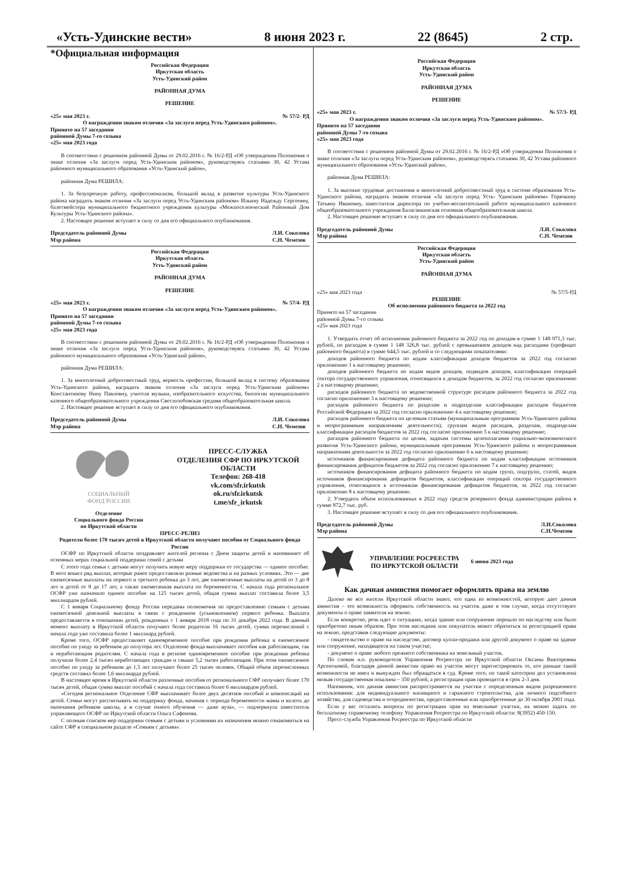«Усть-Удинские вести» 8 июня 2023 г. 22 (8645) 2 стр.
*Официальная информация
Российская Федерация
Иркутская область
Усть-Удинский район
РАЙОННАЯ ДУМА
РЕШЕНИЕ
«25» мая 2023 г. № 57/2- РД
О награждении знаком отличия «За заслуги перед Усть-Удинским районом».
Принято на 57 заседании
районной Думы 7-го созыва
«25» мая 2023 года
В соответствии с решением районной Думы от 29.02.2016 г. № 16/2-РД «Об утверждении Положения о знаке отличия «За заслуги перед Усть-Удинским районом», руководствуясь статьями 30, 42 Устава районного муниципального образования «Усть-Удинский район»,
районная Дума РЕШИЛА:
1. За безупречную работу, профессионализм, большой вклад в развитие культуры Усть-Удинского района наградить знаком отличия «За заслуги перед Усть-Удинским районом» Ильину Надежду Сергеевну, балетмейстера муниципального бюджетного учреждения культуры «Межпоселенческий Районный Дом Культуры Усть-Удинского района».
2. Настоящее решение вступает в силу со дня его официального опубликования.
Председатель районной Думы
Мэр района Л.И. Соколова
С.Н. Чемезов
Российская Федерация
Иркутская область
Усть-Удинский район
РАЙОННАЯ ДУМА
РЕШЕНИЕ
«25» мая 2023 г. № 57/4- РД
О награждении знаком отличия «За заслуги перед Усть-Удинским районом».
Принято на 57 заседании
районной Думы 7-го созыва
«25» мая 2023 года
В соответствии с решением районной Думы от 29.02.2016 г. № 16/2-РД «Об утверждении Положения о знаке отличия «За заслуги перед Усть-Удинским районом», руководствуясь статьями 30, 42 Устава районного муниципального образования «Усть-Удинский район»,
районная Дума РЕШИЛА:
1. За многолетний добросовестный труд, верность профессии, большой вклад в систему образования Усть-Удинского района, наградить знаком отличия «За заслуги перед Усть-Удинским районом» Константинову Нину Павловну, учителя музыки, изобразительного искусства, биологии муниципального казенного общеобразовательного учреждения Светлолобовская средняя общеобразовательная школа.
2. Настоящее решение вступает в силу со дня его официального опубликования.
Председатель районной Думы
Мэр района Л.И. Соколова
С.Н. Чемезов
СОЦИАЛЬНЫЙ
ФОНД РОССИИ
Отделение
Социального фонда России
по Иркутской области
ПРЕСС-СЛУЖБА
ОТДЕЛЕНИЯ СФР ПО ИРКУТСКОЙ ОБЛАСТИ
Телефон: 268-418
vk.com/sfr.irkutsk
ok.ru/sfr.irkutsk
t.me/sfr_irkutsk
ПРЕСС-РЕЛИЗ
Родители более 170 тысяч детей в Иркутской области получают пособия от Социального фонда России
ОСФР по Иркутской области поздравляет жителей региона с Днем защиты детей и напоминает об основных мерах социальной поддержки семей с детьми
С этого года семьи с детьми могут получить новую меру поддержки от государства — единое пособие. В него вошел ряд выплат, которые ранее предоставляли разные ведомства и на разных условиях. Это — две ежемесячные выплаты на первого и третьего ребенка до 3 лет, две ежемесячные выплаты на детей от 3 до 8 лет и детей от 8 до 17 лет, а также ежемесячная выплата по беременности. С начала года региональное ОСФР уже назначило единое пособие на 125 тысяч детей, общая сумма выплат составила более 3,5 миллиардов рублей.
С 1 января Социальному фонду России переданы полномочия по предоставлению семьям с детьми ежемесячной денежной выплаты в связи с рождением (усыновлением) первого ребенка. Выплата предоставляется в отношении детей, рожденных с 1 января 2018 года по 31 декабря 2022 года. В данный момент выплату в Иркутской области получают более родители 16 тысяч детей, сумма перечислений с начала года уже составила более 1 миллиард рублей.
Кроме того, ОСФР предоставляет единовременное пособие при рождении ребенка и ежемесячное пособие по уходу за ребенком до полутора лет. Отделение фонда выплачивает пособия как работающим, так и неработающим родителям. С начала года в регионе единовременное пособие при рождении ребенка получили более 2,4 тысяч неработающих граждан и свыше 5,2 тысяч работающим. При этом ежемесячное пособие по уходу за ребенком до 1,5 лет получают более 25 тысяч человек. Общий объем перечисленных средств составил более 1,6 миллиарда рублей.
В настоящее время в Иркутской области различные пособия от регионального СФР получают более 170 тысяч детей, общая сумма выплат пособий с начала года составила более 6 миллиардов рублей.
«Сегодня региональное Отделение СФР выплачивает более двух десятков пособий и компенсаций на детей. Семьи могут рассчитывать на поддержку фонда, начиная с периода беременности мамы и вплоть до окончания ребенком школы, а в случае очного обучения — даже вуза», — подчеркнула заместитель управляющего ОСФР по Иркутской области Ольга Сафонова.
С полным списком мер поддержки семьям с детьми и условиями их назначения можно ознакомиться на сайте СФР в специальном разделе «Семьям с детьми».
Российская Федерация
Иркутская область
Усть-Удинский район
РАЙОННАЯ ДУМА
РЕШЕНИЕ
«25» мая 2023 г. № 57/3- РД
О награждении знаком отличия «За заслуги перед Усть-Удинским районом».
Принято на 57 заседании
районной Думы 7-го созыва
«25» мая 2023 года
В соответствии с решением районной Думы от 29.02.2016 г. № 16/2-РД «Об утверждении Положения о знаке отличия «За заслуги перед Усть-Удинским районом», руководствуясь статьями 30, 42 Устава районного муниципального образования «Усть-Удинский район»,
районная Дума РЕШИЛА:
1. За высокие трудовые достижения и многолетний добросовестный труд в системе образования Усть-Удинского района, наградить знаком отличия «За заслуги перед Усть- Удинским районом» Горячкину Татьяну Ивановну, заместителя директора по учебно-воспитательной работе муниципального казенного общеобразовательного учреждения Балаганкинская основная общеобразовательная школа.
2. Настоящее решение вступает в силу со дня его официального опубликования.
Председатель районной Думы
Мэр района Л.И. Соколова
С.Н. Чемезов
Российская Федерация
Иркутская область
Усть-Удинский район
РАЙОННАЯ ДУМА
«25» мая 2023 года № 57/5-РД
РЕШЕНИЕ
Об исполнении районного бюджета за 2022 год
Принято на 57 заседании
районной Думы 7-го созыва
«25» мая 2023 года
1. Утвердить отчет об исполнении районного бюджета за 2022 год по доходам в сумме 1 148 971,3 тыс. рублей, по расходам в сумме 1 148 326,8 тыс. рублей с превышением доходов над расходами (профицит районного бюджета) в сумме 644,5 тыс. рублей и со следующими показателями:
доходов районного бюджета по кодам классификации доходов бюджетов за 2022 год согласно приложению 1 к настоящему решению;
доходов районного бюджета по кодам видов доходов, подвидов доходов, классификации операций сектора государственного управления, относящихся к доходам бюджетов, за 2022 год согласно приложению 2 к настоящему решению;
расходов районного бюджета по ведомственной структуре расходов районного бюджета за 2022 год согласно приложению 3 к настоящему решению;
расходов районного бюджета по разделам и подразделам классификации расходов бюджетов Российской Федерации за 2022 год согласно приложению 4 к настоящему решению;
расходов районного бюджета по целевым статьям (муниципальным программам Усть-Удинского района и непрограммным направлениям деятельности), группам видов расходов, разделам, подразделам классификации расходов бюджетов за 2022 год согласно приложению 5 к настоящему решению;
расходов районного бюджета по целям, задачам системы целеполагания социально-экономического развития Усть-Удинского района, муниципальным программам Усть-Удинского района и непрограммным направлениям деятельности за 2022 год согласно приложению 6 к настоящему решению;
источников финансирования дефицита районного бюджета по кодам классификации источников финансирования дефицитов бюджетов за 2022 год согласно приложению 7 к настоящему решению;
источников финансирования дефицита районного бюджета по кодам групп, подгрупп, статей, видов источников финансирования дефицитов бюджетов, классификации операций сектора государственного управления, относящихся к источникам финансирования дефицитов бюджетов, за 2022 год согласно приложению 8 к настоящему решению.
2. Утвердить объем использованных в 2022 году средств резервного фонда администрации района в сумме 872,7 тыс. руб.
3. Настоящее решение вступает в силу со дня его официального опубликования.
Председатель районной Думы
Мэр района Л.И.Соколова
С.Н.Чемезов
УПРАВЛЕНИЕ РОСРЕЕСТРА
ПО ИРКУТСКОЙ ОБЛАСТИ
6 июня 2023 года
Как дачная амнистия помогает оформлять права на землю
Далеко не все жители Иркутской области знают, что одна из возможностей, которую дает дачная амнистия – это возможность оформить собственность на участок даже в том случае, когда отсутствуют документы о праве заявителя на землю.
Если конкретно, речь идет о ситуациях, когда здание или сооружение перешло по наследству или было приобретено иным образом. При этом наследник или покупатель может обратиться за регистрацией права на землю, представив следующие документы:
- свидетельство о праве на наследство, договор купли-продажи или другой документ о праве на здание или сооружение, находящееся на таком участке;
- документ о праве любого прежнего собственника на земельный участок.
По словам и.о. руководителя Управления Росреестра по Иркутской области Оксаны Викторовны Арсентьевой, благодаря дачной амнистии право на участок могут зарегистрировать те, кто раньше такой возможности не имел и вынужден был обращаться в суд. Кроме того, по такой категории дел установлена низкая государственная пошлина – 350 рублей, а регистрация прав проводится в срок 2-3 дня.
Напомним, что дачная амнистия распространяется на участки с определенным видом разрешенного использования: для индивидуального жилищного и гаражного строительства, для личного подсобного хозяйства, для садоводства и огородничества, предоставленные или приобретенные до 30 октября 2001 года.
Если у вас остались вопросы по регистрации прав на земельные участки, их можно задать по бесплатному справочному телефону Управления Росреестра по Иркутской области: 8(3952) 450-150.
Пресс-служба Управления Росреестра по Иркутской области